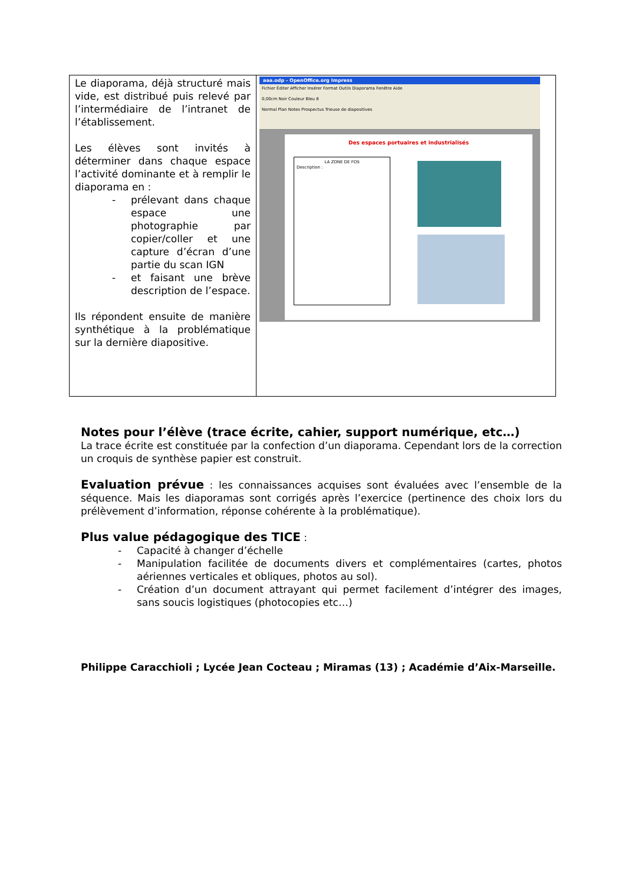| Le diaporama, déjà structuré mais vide, est distribué puis relevé par l’intermédiaire de l’intranet de l’établissement. Les élèves sont invités à déterminer dans chaque espace l’activité dominante et à remplir le diaporama en : - prélevant dans chaque espace une photographie par copier/coller et une capture d’écran d’une partie du scan IGN - et faisant une brève description de l’espace. Ils répondent ensuite de manière synthétique à la problématique sur la dernière diapositive. | aaa.odp - OpenOffice.org Impress Fichier Éditer Afficher Insérer Format Outils Diaporama Fenêtre Aide 0,00cm Noir Couleur Bleu 8 Normal Plan Notes Prospectus Trieuse de diapositives Des espaces portuaires et industrialisés LA ZONE DE FOS Description : |
Notes pour l’élève (trace écrite, cahier, support numérique, etc…)
La trace écrite est constituée par la confection d’un diaporama. Cependant lors de la correction un croquis de synthèse papier est construit.
Evaluation prévue : les connaissances acquises sont évaluées avec l’ensemble de la séquence. Mais les diaporamas sont corrigés après l’exercice (pertinence des choix lors du prélèvement d’information, réponse cohérente à la problématique).
Plus value pédagogique des TICE :
- Capacité à changer d’échelle
- Manipulation facilitée de documents divers et complémentaires (cartes, photos aériennes verticales et obliques, photos au sol).
- Création d’un document attrayant qui permet facilement d’intégrer des images, sans soucis logistiques (photocopies etc…)
Philippe Caracchioli ; Lycée Jean Cocteau ; Miramas (13) ; Académie d’Aix-Marseille.